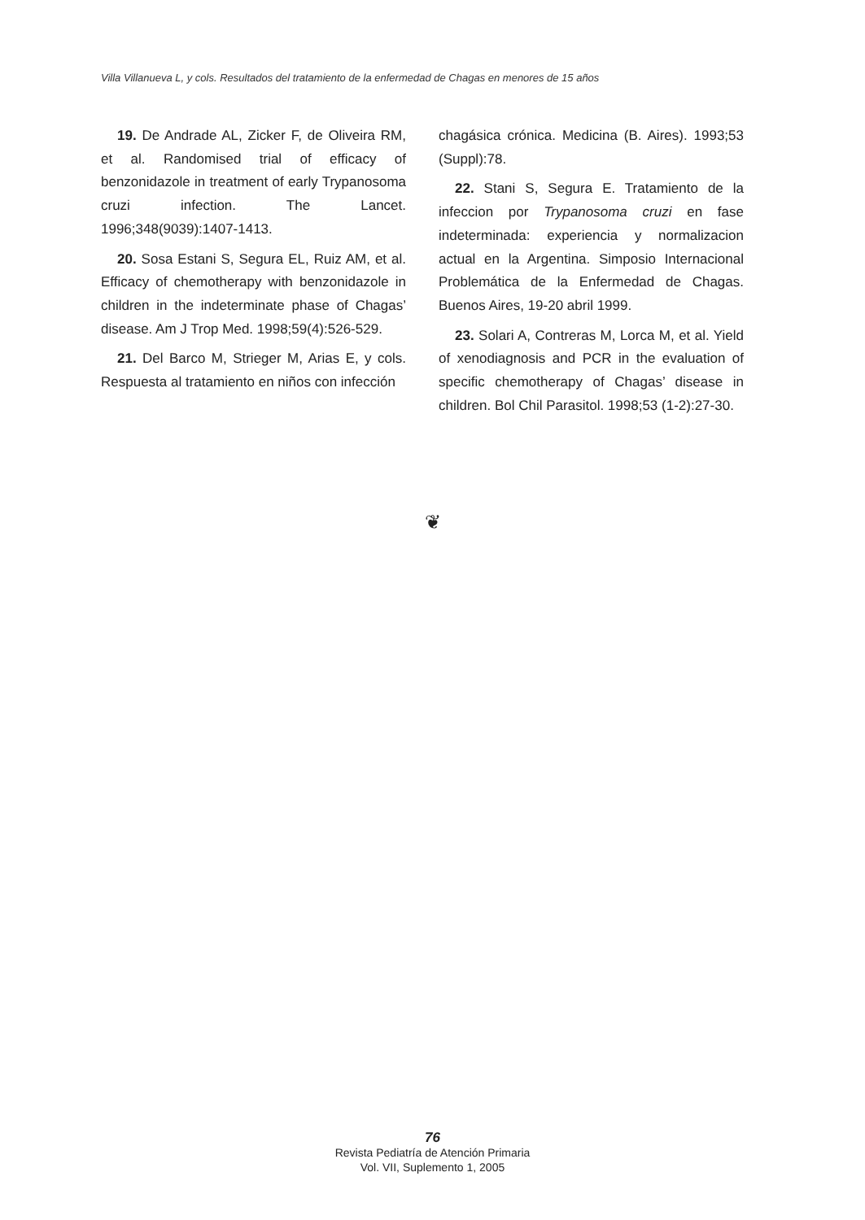Villa Villanueva L, y cols. Resultados del tratamiento de la enfermedad de Chagas en menores de 15 años
19. De Andrade AL, Zicker F, de Oliveira RM, et al. Randomised trial of efficacy of benzonidazole in treatment of early Trypanosoma cruzi infection. The Lancet. 1996;348(9039):1407-1413.
20. Sosa Estani S, Segura EL, Ruiz AM, et al. Efficacy of chemotherapy with benzonidazole in children in the indeterminate phase of Chagas’ disease. Am J Trop Med. 1998;59(4):526-529.
21. Del Barco M, Strieger M, Arias E, y cols. Respuesta al tratamiento en niños con infección
chagásica crónica. Medicina (B. Aires). 1993;53 (Suppl):78.
22. Stani S, Segura E. Tratamiento de la infeccion por Trypanosoma cruzi en fase indeterminada: experiencia y normalizacion actual en la Argentina. Simposio Internacional Problemática de la Enfermedad de Chagas. Buenos Aires, 19-20 abril 1999.
23. Solari A, Contreras M, Lorca M, et al. Yield of xenodiagnosis and PCR in the evaluation of specific chemotherapy of Chagas’ disease in children. Bol Chil Parasitol. 1998;53 (1-2):27-30.
❦
76
Revista Pediatría de Atención Primaria
Vol. VII, Suplemento 1, 2005